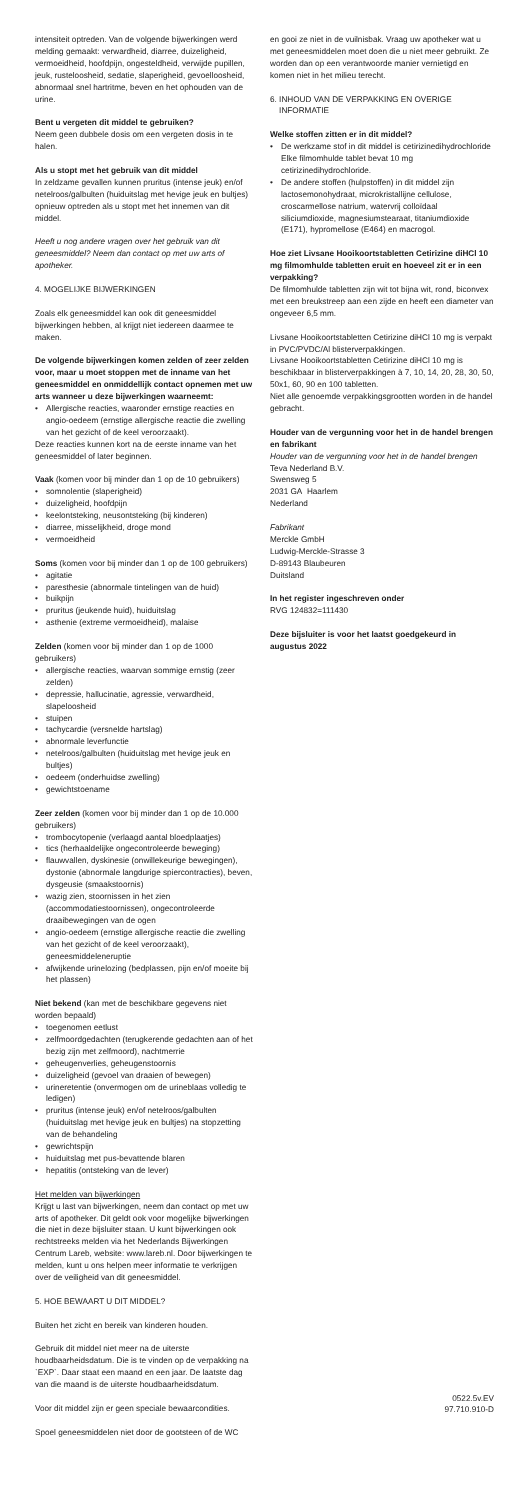intensiteit optreden. Van de volgende bijwerkingen werd melding gemaakt: verwardheid, diarree, duizeligheid, vermoeidheid, hoofdpijn, ongesteldheid, verwijde pupillen, jeuk, rusteloosheid, sedatie, slaperigheid, gevoelloosheid, abnormaal snel hartritme, beven en het ophouden van de urine.
Bent u vergeten dit middel te gebruiken?
Neem geen dubbele dosis om een vergeten dosis in te halen.
Als u stopt met het gebruik van dit middel
In zeldzame gevallen kunnen pruritus (intense jeuk) en/of netelroos/galbulten (huiduitslag met hevige jeuk en bultjes) opnieuw optreden als u stopt met het innemen van dit middel.
Heeft u nog andere vragen over het gebruik van dit geneesmiddel? Neem dan contact op met uw arts of apotheker.
4. MOGELIJKE BIJWERKINGEN
Zoals elk geneesmiddel kan ook dit geneesmiddel bijwerkingen hebben, al krijgt niet iedereen daarmee te maken.
De volgende bijwerkingen komen zelden of zeer zelden voor, maar u moet stoppen met de inname van het geneesmiddel en onmiddellijk contact opnemen met uw arts wanneer u deze bijwerkingen waarneemt:
• Allergische reacties, waaronder ernstige reacties en angio-oedeem (ernstige allergische reactie die zwelling van het gezicht of de keel veroorzaakt).
Deze reacties kunnen kort na de eerste inname van het geneesmiddel of later beginnen.
Vaak (komen voor bij minder dan 1 op de 10 gebruikers)
• somnolentie (slaperigheid)
• duizeligheid, hoofdpijn
• keelontsteking, neusontsteking (bij kinderen)
• diarree, misselijkheid, droge mond
• vermoeidheid
Soms (komen voor bij minder dan 1 op de 100 gebruikers)
• agitatie
• paresthesie (abnormale tintelingen van de huid)
• buikpijn
• pruritus (jeukende huid), huiduitslag
• asthenie (extreme vermoeidheid), malaise
Zelden (komen voor bij minder dan 1 op de 1000 gebruikers)
• allergische reacties, waarvan sommige ernstig (zeer zelden)
• depressie, hallucinatie, agressie, verwardheid, slapeloosheid
• stuipen
• tachycardie (versnelde hartslag)
• abnormale leverfunctie
• netelroos/galbulten (huiduitslag met hevige jeuk en bultjes)
• oedeem (onderhuidse zwelling)
• gewichtstoename
Zeer zelden (komen voor bij minder dan 1 op de 10.000 gebruikers)
• trombocytopenie (verlaagd aantal bloedplaatjes)
• tics (herhaaldelijke ongecontroleerde beweging)
• flauwvallen, dyskinesie (onwillekeurige bewegingen), dystonie (abnormale langdurige spiercontracties), beven, dysgeusie (smaakstoornis)
• wazig zien, stoornissen in het zien (accommodatiestoornissen), ongecontroleerde draaibewegingen van de ogen
• angio-oedeem (ernstige allergische reactie die zwelling van het gezicht of de keel veroorzaakt), geneesmiddeleneruptie
• afwijkende urinelozing (bedplassen, pijn en/of moeite bij het plassen)
Niet bekend (kan met de beschikbare gegevens niet worden bepaald)
• toegenomen eetlust
• zelfmoordgedachten (terugkerende gedachten aan of het bezig zijn met zelfmoord), nachtmerrie
• geheugenverlies, geheugenstoornis
• duizeligheid (gevoel van draaien of bewegen)
• urineretentie (onvermogen om de urineblaas volledig te ledigen)
• pruritus (intense jeuk) en/of netelroos/galbulten (huiduitslag met hevige jeuk en bultjes) na stopzetting van de behandeling
• gewrichtspijn
• huiduitslag met pus-bevattende blaren
• hepatitis (ontsteking van de lever)
Het melden van bijwerkingen
Krijgt u last van bijwerkingen, neem dan contact op met uw arts of apotheker. Dit geldt ook voor mogelijke bijwerkingen die niet in deze bijsluiter staan. U kunt bijwerkingen ook rechtstreeks melden via het Nederlands Bijwerkingen Centrum Lareb, website: www.lareb.nl. Door bijwerkingen te melden, kunt u ons helpen meer informatie te verkrijgen over de veiligheid van dit geneesmiddel.
5. HOE BEWAART U DIT MIDDEL?
Buiten het zicht en bereik van kinderen houden.
Gebruik dit middel niet meer na de uiterste houdbaarheidsdatum. Die is te vinden op de verpakking na `EXP`. Daar staat een maand en een jaar. De laatste dag van die maand is de uiterste houdbaarheidsdatum.
Voor dit middel zijn er geen speciale bewaarcondities.
Spoel geneesmiddelen niet door de gootsteen of de WC
en gooi ze niet in de vuilnisbak. Vraag uw apotheker wat u met geneesmiddelen moet doen die u niet meer gebruikt. Ze worden dan op een verantwoorde manier vernietigd en komen niet in het milieu terecht.
6. INHOUD VAN DE VERPAKKING EN OVERIGE
INFORMATIE
Welke stoffen zitten er in dit middel?
• De werkzame stof in dit middel is cetirizinedihydrochloride
Elke filmomhulde tablet bevat 10 mg cetirizinedihydrochloride.
• De andere stoffen (hulpstoffen) in dit middel zijn lactosemonohydraat, microkristallijne cellulose, croscarmellose natrium, watervrij colloïdaal siliciumdioxide, magnesiumstearaat, titaniumdioxide (E171), hypromellose (E464) en macrogol.
Hoe ziet Livsane Hooikoortstabletten Cetirizine diHCl 10 mg filmomhulde tabletten eruit en hoeveel zit er in een verpakking?
De filmomhulde tabletten zijn wit tot bijna wit, rond, biconvex met een breukstreep aan een zijde en heeft een diameter van ongeveer 6,5 mm.
Livsane Hooikoortstabletten Cetirizine diHCl 10 mg is verpakt in PVC/PVDC/Al blisterverpakkingen.
Livsane Hooikoortstabletten Cetirizine diHCl 10 mg is beschikbaar in blisterverpakkingen à 7, 10, 14, 20, 28, 30, 50, 50x1, 60, 90 en 100 tabletten.
Niet alle genoemde verpakkingsgrootten worden in de handel gebracht.
Houder van de vergunning voor het in de handel brengen en fabrikant
Houder van de vergunning voor het in de handel brengen
Teva Nederland B.V.
Swensweg 5
2031 GA Haarlem
Nederland
Fabrikant
Merckle GmbH
Ludwig-Merckle-Strasse 3
D-89143 Blaubeuren
Duitsland
In het register ingeschreven onder
RVG 124832=111430
Deze bijsluiter is voor het laatst goedgekeurd in augustus 2022
0522.5v.EV
97.710.910-D